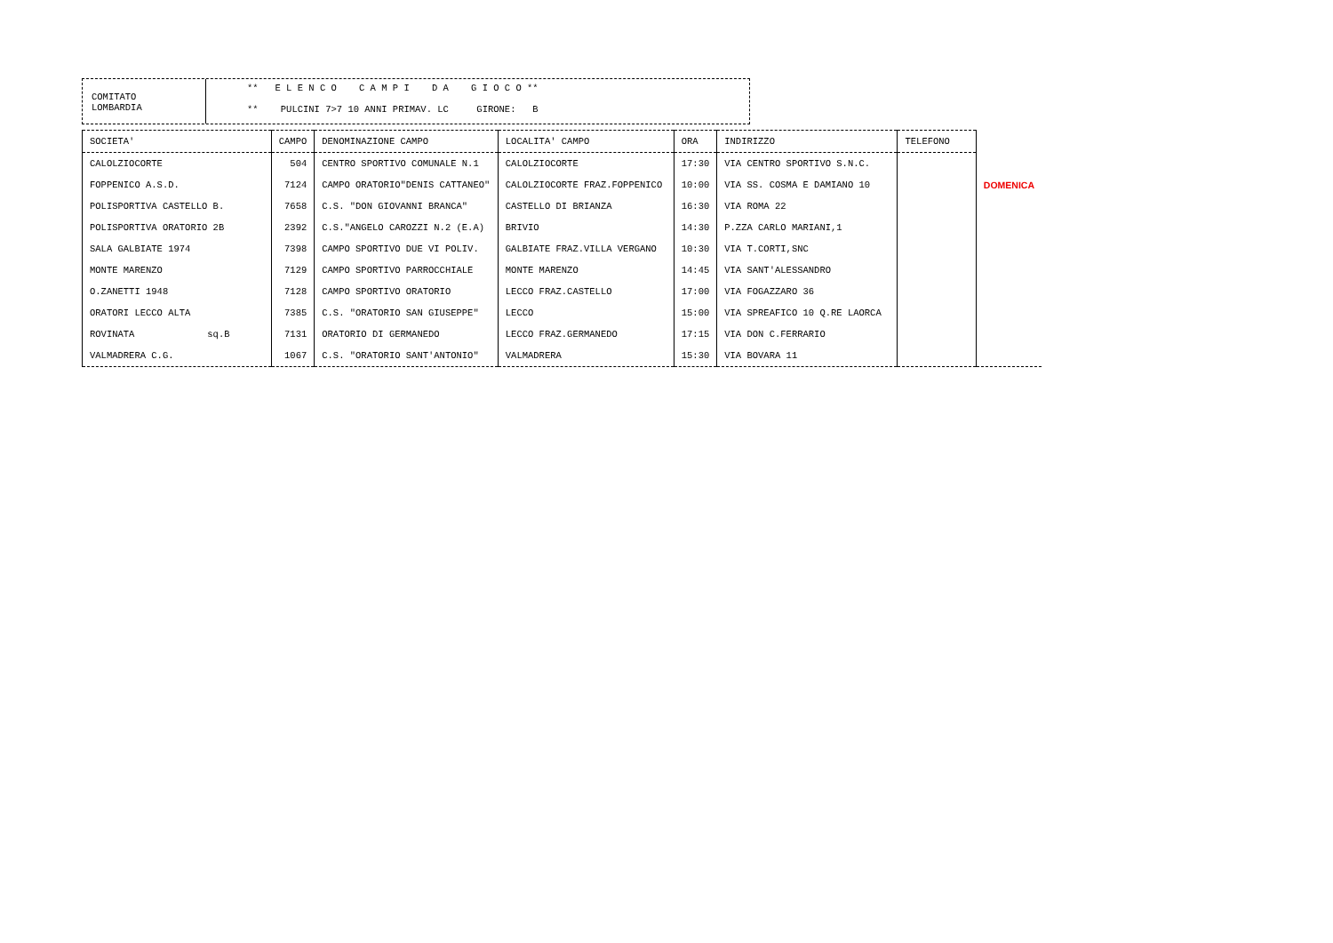COMITATO
LOMBARDIA
** E L E N C O C A M P I D A G I O C O **
** PULCINI 7>7 10 ANNI PRIMAV. LC GIRONE: B
| SOCIETA' | CAMPO | DENOMINAZIONE CAMPO | LOCALITA' CAMPO | ORA | INDIRIZZO | TELEFONO | |
| --- | --- | --- | --- | --- | --- | --- | --- |
| CALOLZIOCORTE | 504 | CENTRO SPORTIVO COMUNALE N.1 | CALOLZIOCORTE | 17:30 | VIA CENTRO SPORTIVO S.N.C. | | |
| FOPPENICO A.S.D. | 7124 | CAMPO ORATORIO"DENIS CATTANEO" | CALOLZIOCORTE FRAZ.FOPPENICO | 10:00 | VIA SS. COSMA E DAMIANO 10 | | DOMENICA |
| POLISPORTIVA CASTELLO B. | 7658 | C.S. "DON GIOVANNI BRANCA" | CASTELLO DI BRIANZA | 16:30 | VIA ROMA 22 | | |
| POLISPORTIVA ORATORIO 2B | 2392 | C.S."ANGELO CAROZZI N.2 (E.A) | BRIVIO | 14:30 | P.ZZA CARLO MARIANI,1 | | |
| SALA GALBIATE 1974 | 7398 | CAMPO SPORTIVO DUE VI POLIV. | GALBIATE FRAZ.VILLA VERGANO | 10:30 | VIA T.CORTI,SNC | | |
| MONTE MARENZO | 7129 | CAMPO SPORTIVO PARROCCHIALE | MONTE MARENZO | 14:45 | VIA SANT'ALESSANDRO | | |
| O.ZANETTI 1948 | 7128 | CAMPO SPORTIVO ORATORIO | LECCO FRAZ.CASTELLO | 17:00 | VIA FOGAZZARO 36 | | |
| ORATORI LECCO ALTA | 7385 | C.S. "ORATORIO SAN GIUSEPPE" | LECCO | 15:00 | VIA SPREAFICO 10 Q.RE LAORCA | | |
| ROVINATA sq.B | 7131 | ORATORIO DI GERMANEDO | LECCO FRAZ.GERMANEDO | 17:15 | VIA DON C.FERRARIO | | |
| VALMADRERA C.G. | 1067 | C.S. "ORATORIO SANT'ANTONIO" | VALMADRERA | 15:30 | VIA BOVARA 11 | | |